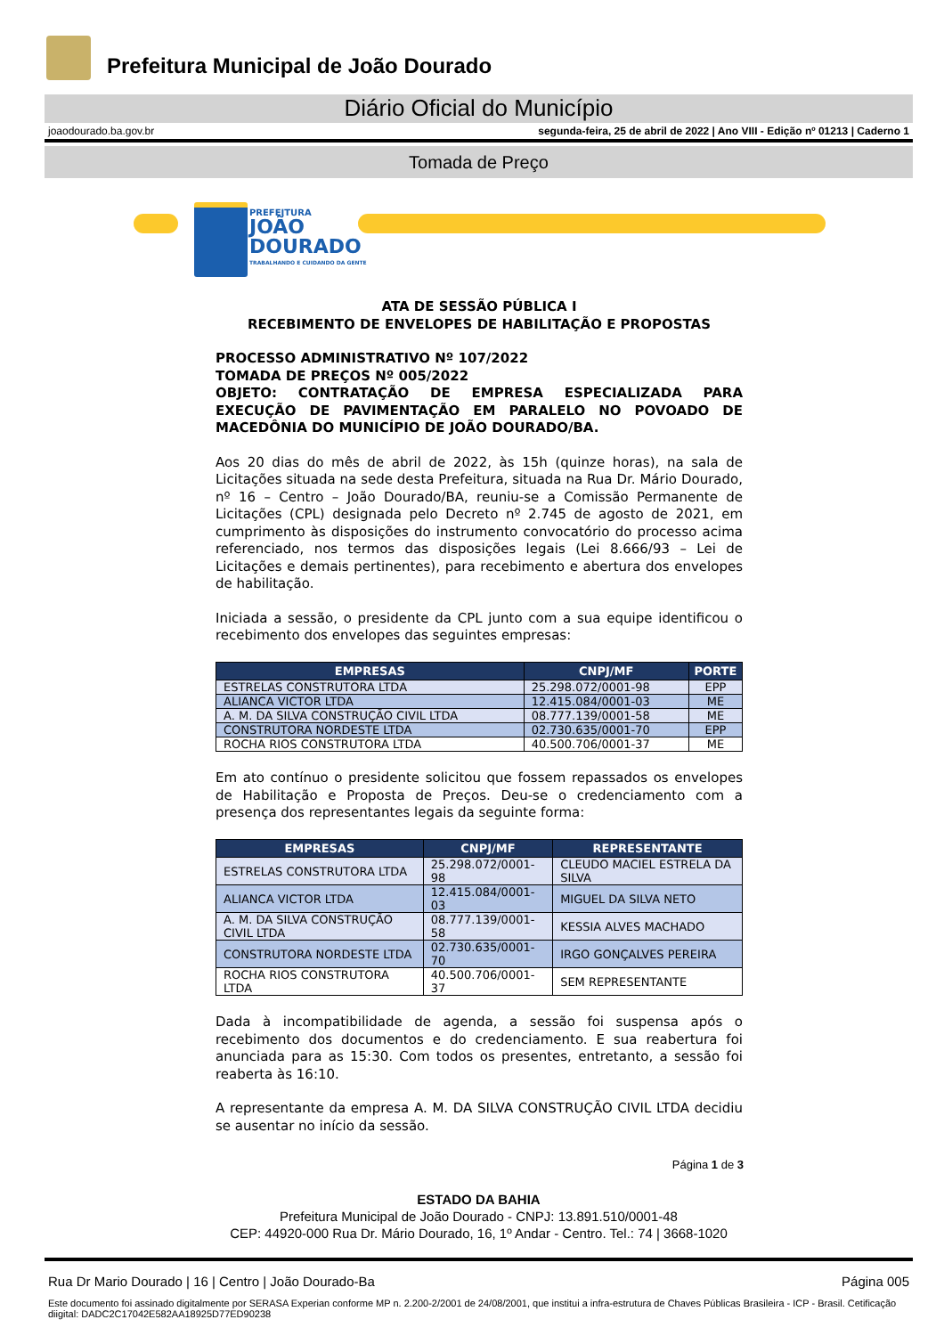Prefeitura Municipal de João Dourado
Diário Oficial do Município
joaodourado.ba.gov.br segunda-feira, 25 de abril de 2022 | Ano VIII - Edição nº 01213 | Caderno 1
Tomada de Preço
PREFEITURA
JOÃO
DOURADO
TRABALHANDO E CUIDANDO DA GENTE
ATA DE SESSÃO PÚBLICA I
RECEBIMENTO DE ENVELOPES DE HABILITAÇÃO E PROPOSTAS
PROCESSO ADMINISTRATIVO Nº 107/2022
TOMADA DE PREÇOS Nº 005/2022
OBJETO: CONTRATAÇÃO DE EMPRESA ESPECIALIZADA PARA EXECUÇÃO DE PAVIMENTAÇÃO EM PARALELO NO POVOADO DE MACEDÔNIA DO MUNICÍPIO DE JOÃO DOURADO/BA.
Aos 20 dias do mês de abril de 2022, às 15h (quinze horas), na sala de Licitações situada na sede desta Prefeitura, situada na Rua Dr. Mário Dourado, nº 16 – Centro – João Dourado/BA, reuniu-se a Comissão Permanente de Licitações (CPL) designada pelo Decreto nº 2.745 de agosto de 2021, em cumprimento às disposições do instrumento convocatório do processo acima referenciado, nos termos das disposições legais (Lei 8.666/93 – Lei de Licitações e demais pertinentes), para recebimento e abertura dos envelopes de habilitação.
Iniciada a sessão, o presidente da CPL junto com a sua equipe identificou o recebimento dos envelopes das seguintes empresas:
| EMPRESAS | CNPJ/MF | PORTE |
| --- | --- | --- |
| ESTRELAS CONSTRUTORA LTDA | 25.298.072/0001-98 | EPP |
| ALIANCA VICTOR LTDA | 12.415.084/0001-03 | ME |
| A. M. DA SILVA CONSTRUÇÃO CIVIL LTDA | 08.777.139/0001-58 | ME |
| CONSTRUTORA NORDESTE LTDA | 02.730.635/0001-70 | EPP |
| ROCHA RIOS CONSTRUTORA LTDA | 40.500.706/0001-37 | ME |
Em ato contínuo o presidente solicitou que fossem repassados os envelopes de Habilitação e Proposta de Preços. Deu-se o credenciamento com a presença dos representantes legais da seguinte forma:
| EMPRESAS | CNPJ/MF | REPRESENTANTE |
| --- | --- | --- |
| ESTRELAS CONSTRUTORA LTDA | 25.298.072/0001-98 | CLEUDO MACIEL ESTRELA DA SILVA |
| ALIANCA VICTOR LTDA | 12.415.084/0001-03 | MIGUEL DA SILVA NETO |
| A. M. DA SILVA CONSTRUÇÃO CIVIL LTDA | 08.777.139/0001-58 | KESSIA ALVES MACHADO |
| CONSTRUTORA NORDESTE LTDA | 02.730.635/0001-70 | IRGO GONÇALVES PEREIRA |
| ROCHA RIOS CONSTRUTORA LTDA | 40.500.706/0001-37 | SEM REPRESENTANTE |
Dada à incompatibilidade de agenda, a sessão foi suspensa após o recebimento dos documentos e do credenciamento. E sua reabertura foi anunciada para as 15:30. Com todos os presentes, entretanto, a sessão foi reaberta às 16:10.
A representante da empresa A. M. DA SILVA CONSTRUÇÃO CIVIL LTDA decidiu se ausentar no início da sessão.
Página 1 de 3
ESTADO DA BAHIA
Prefeitura Municipal de João Dourado - CNPJ: 13.891.510/0001-48
CEP: 44920-000 Rua Dr. Mário Dourado, 16, 1º Andar - Centro. Tel.: 74 | 3668-1020
Rua Dr Mario Dourado | 16 | Centro | João Dourado-Ba Página 005
Este documento foi assinado digitalmente por SERASA Experian conforme MP n. 2.200-2/2001 de 24/08/2001, que institui a infra-estrutura de Chaves Públicas Brasileira - ICP - Brasil. Cetificação diigital: DADC2C17042E582AA18925D77ED90238